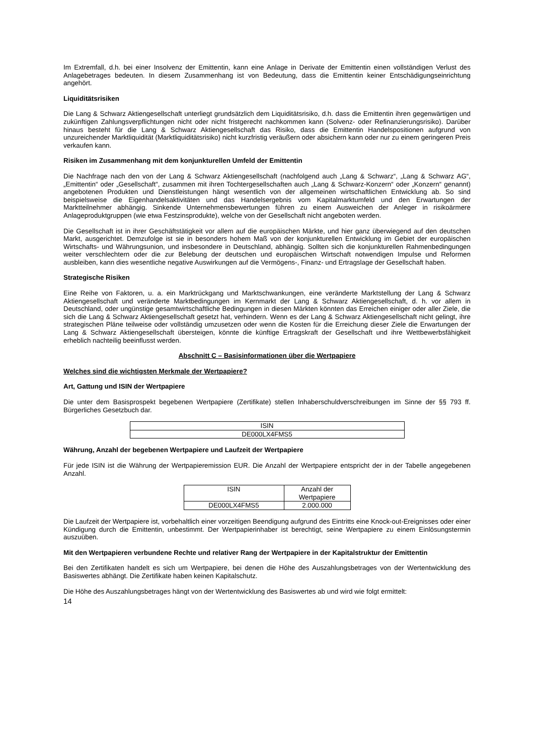Im Extremfall, d.h. bei einer Insolvenz der Emittentin, kann eine Anlage in Derivate der Emittentin einen vollständigen Verlust des Anlagebetrages bedeuten. In diesem Zusammenhang ist von Bedeutung, dass die Emittentin keiner Entschädigungseinrichtung angehört.
Liquiditätsrisiken
Die Lang & Schwarz Aktiengesellschaft unterliegt grundsätzlich dem Liquiditätsrisiko, d.h. dass die Emittentin ihren gegenwärtigen und zukünftigen Zahlungsverpflichtungen nicht oder nicht fristgerecht nachkommen kann (Solvenz- oder Refinanzierungsrisiko). Darüber hinaus besteht für die Lang & Schwarz Aktiengesellschaft das Risiko, dass die Emittentin Handelspositionen aufgrund von unzureichender Marktliquidität (Marktliquiditätsrisiko) nicht kurzfristig veräußern oder absichern kann oder nur zu einem geringeren Preis verkaufen kann.
Risiken im Zusammenhang mit dem konjunkturellen Umfeld der Emittentin
Die Nachfrage nach den von der Lang & Schwarz Aktiengesellschaft (nachfolgend auch „Lang & Schwarz“, „Lang & Schwarz AG“, „Emittentin“ oder „Gesellschaft“, zusammen mit ihren Tochtergesellschaften auch „Lang & Schwarz-Konzern“ oder „Konzern“ genannt) angebotenen Produkten und Dienstleistungen hängt wesentlich von der allgemeinen wirtschaftlichen Entwicklung ab. So sind beispielsweise die Eigenhandelsaktivitäten und das Handelsergebnis vom Kapitalmarktumfeld und den Erwartungen der Marktteilnehmer abhängig. Sinkende Unternehmensbewertungen führen zu einem Ausweichen der Anleger in risikoärmere Anlageproduktgruppen (wie etwa Festzinsprodukte), welche von der Gesellschaft nicht angeboten werden.
Die Gesellschaft ist in ihrer Geschäftstätigkeit vor allem auf die europäischen Märkte, und hier ganz überwiegend auf den deutschen Markt, ausgerichtet. Demzufolge ist sie in besonders hohem Maß von der konjunkturellen Entwicklung im Gebiet der europäischen Wirtschafts- und Währungsunion, und insbesondere in Deutschland, abhängig. Sollten sich die konjunkturellen Rahmenbedingungen weiter verschlechtern oder die zur Belebung der deutschen und europäischen Wirtschaft notwendigen Impulse und Reformen ausbleiben, kann dies wesentliche negative Auswirkungen auf die Vermögens-, Finanz- und Ertragslage der Gesellschaft haben.
Strategische Risiken
Eine Reihe von Faktoren, u. a. ein Marktrückgang und Marktschwankungen, eine veränderte Marktstellung der Lang & Schwarz Aktiengesellschaft und veränderte Marktbedingungen im Kernmarkt der Lang & Schwarz Aktiengesellschaft, d. h. vor allem in Deutschland, oder ungünstige gesamtwirtschaftliche Bedingungen in diesen Märkten könnten das Erreichen einiger oder aller Ziele, die sich die Lang & Schwarz Aktiengesellschaft gesetzt hat, verhindern. Wenn es der Lang & Schwarz Aktiengesellschaft nicht gelingt, ihre strategischen Pläne teilweise oder vollständig umzusetzen oder wenn die Kosten für die Erreichung dieser Ziele die Erwartungen der Lang & Schwarz Aktiengesellschaft übersteigen, könnte die künftige Ertragskraft der Gesellschaft und ihre Wettbewerbsfähigkeit erheblich nachteilig beeinflusst werden.
Abschnitt C – Basisinformationen über die Wertpapiere
Welches sind die wichtigsten Merkmale der Wertpapiere?
Art, Gattung und ISIN der Wertpapiere
Die unter dem Basisprospekt begebenen Wertpapiere (Zertifikate) stellen Inhaberschuldverschreibungen im Sinne der §§ 793 ff. Bürgerliches Gesetzbuch dar.
| ISIN |
| --- |
| DE000LX4FMS5 |
Währung, Anzahl der begebenen Wertpapiere und Laufzeit der Wertpapiere
Für jede ISIN ist die Währung der Wertpapieremission EUR. Die Anzahl der Wertpapiere entspricht der in der Tabelle angegebenen Anzahl.
| ISIN | Anzahl der Wertpapiere |
| --- | --- |
| DE000LX4FMS5 | 2.000.000 |
Die Laufzeit der Wertpapiere ist, vorbehaltlich einer vorzeitigen Beendigung aufgrund des Eintritts eine Knock-out-Ereignisses oder einer Kündigung durch die Emittentin, unbestimmt. Der Wertpapierinhaber ist berechtigt, seine Wertpapiere zu einem Einlösungstermin auszuüben.
Mit den Wertpapieren verbundene Rechte und relativer Rang der Wertpapiere in der Kapitalstruktur der Emittentin
Bei den Zertifikaten handelt es sich um Wertpapiere, bei denen die Höhe des Auszahlungsbetrages von der Wertentwicklung des Basiswertes abhängt. Die Zertifikate haben keinen Kapitalschutz.
Die Höhe des Auszahlungsbetrages hängt von der Wertentwicklung des Basiswertes ab und wird wie folgt ermittelt:
14